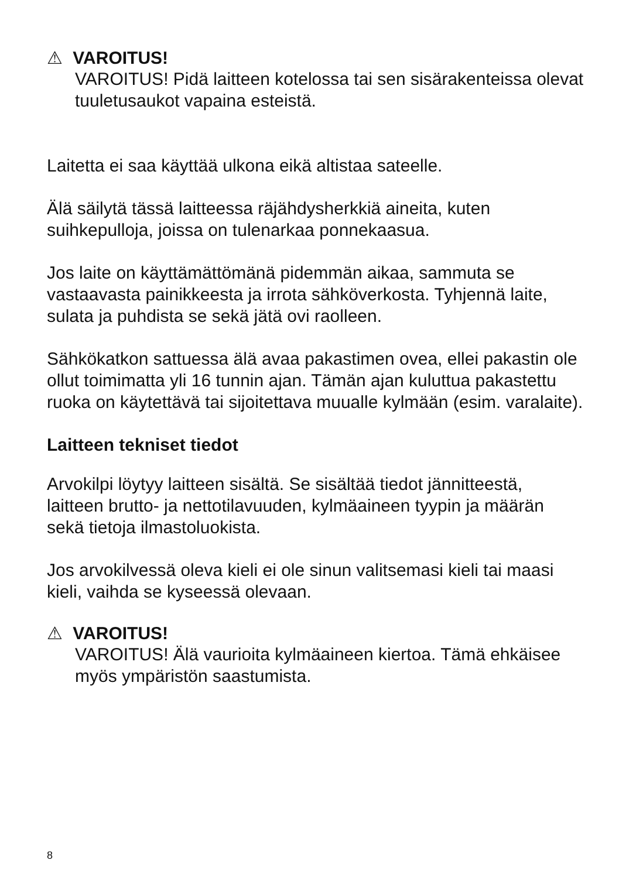⚠ VAROITUS!
VAROITUS! Pidä laitteen kotelossa tai sen sisärakenteissa olevat tuuletusaukot vapaina esteistä.
Laitetta ei saa käyttää ulkona eikä altistaa sateelle.
Älä säilytä tässä laitteessa räjähdysherkkiä aineita, kuten suihkepulloja, joissa on tulenarkaa ponnekaasua.
Jos laite on käyttämättömänä pidemmän aikaa, sammuta se vastaavasta painikkeesta ja irrota sähköverkosta. Tyhjennä laite, sulata ja puhdista se sekä jätä ovi raolleen.
Sähkökatkon sattuessa älä avaa pakastimen ovea, ellei pakastin ole ollut toimimatta yli 16 tunnin ajan. Tämän ajan kuluttua pakastettu ruoka on käytettävä tai sijoitettava muualle kylmään (esim. varalaite).
Laitteen tekniset tiedot
Arvokilpi löytyy laitteen sisältä. Se sisältää tiedot jännitteestä, laitteen brutto- ja nettotilavuuden, kylmäaineen tyypin ja määrän sekä tietoja ilmastoluokista.
Jos arvokilvessä oleva kieli ei ole sinun valitsemasi kieli tai maasi kieli, vaihda se kyseessä olevaan.
⚠ VAROITUS!
VAROITUS! Älä vaurioita kylmäaineen kiertoa. Tämä ehkäisee myös ympäristön saastumista.
8